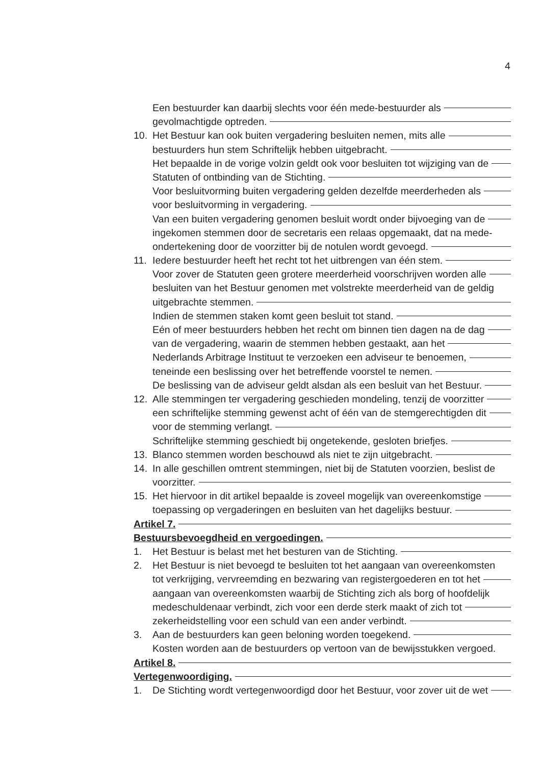4
Een bestuurder kan daarbij slechts voor één mede-bestuurder als
gevolmachtigde optreden.
10. Het Bestuur kan ook buiten vergadering besluiten nemen, mits alle
bestuurders hun stem Schriftelijk hebben uitgebracht.
Het bepaalde in de vorige volzin geldt ook voor besluiten tot wijziging van de
Statuten of ontbinding van de Stichting.
Voor besluitvorming buiten vergadering gelden dezelfde meerderheden als
voor besluitvorming in vergadering.
Van een buiten vergadering genomen besluit wordt onder bijvoeging van de
ingekomen stemmen door de secretaris een relaas opgemaakt, dat na mede-
ondertekening door de voorzitter bij de notulen wordt gevoegd.
11. Iedere bestuurder heeft het recht tot het uitbrengen van één stem.
Voor zover de Statuten geen grotere meerderheid voorschrijven worden alle
besluiten van het Bestuur genomen met volstrekte meerderheid van de geldig
uitgebrachte stemmen.
Indien de stemmen staken komt geen besluit tot stand.
Eén of meer bestuurders hebben het recht om binnen tien dagen na de dag
van de vergadering, waarin de stemmen hebben gestaakt, aan het
Nederlands Arbitrage Instituut te verzoeken een adviseur te benoemen,
teneinde een beslissing over het betreffende voorstel te nemen.
De beslissing van de adviseur geldt alsdan als een besluit van het Bestuur.
12. Alle stemmingen ter vergadering geschieden mondeling, tenzij de voorzitter
een schriftelijke stemming gewenst acht of één van de stemgerechtigden dit
voor de stemming verlangt.
Schriftelijke stemming geschiedt bij ongetekende, gesloten briefjes.
13. Blanco stemmen worden beschouwd als niet te zijn uitgebracht.
14. In alle geschillen omtrent stemmingen, niet bij de Statuten voorzien, beslist de
voorzitter.
15. Het hiervoor in dit artikel bepaalde is zoveel mogelijk van overeenkomstige
toepassing op vergaderingen en besluiten van het dagelijks bestuur.
Artikel 7.
Bestuursbevoegdheid en vergoedingen.
1. Het Bestuur is belast met het besturen van de Stichting.
2. Het Bestuur is niet bevoegd te besluiten tot het aangaan van overeenkomsten
tot verkrijging, vervreemding en bezwaring van registergoederen en tot het
aangaan van overeenkomsten waarbij de Stichting zich als borg of hoofdelijk
medeschuldenaar verbindt, zich voor een derde sterk maakt of zich tot
zekerheidstelling voor een schuld van een ander verbindt.
3. Aan de bestuurders kan geen beloning worden toegekend.
Kosten worden aan de bestuurders op vertoon van de bewijsstukken vergoed.
Artikel 8.
Vertegenwoordiging.
1. De Stichting wordt vertegenwoordigd door het Bestuur, voor zover uit de wet